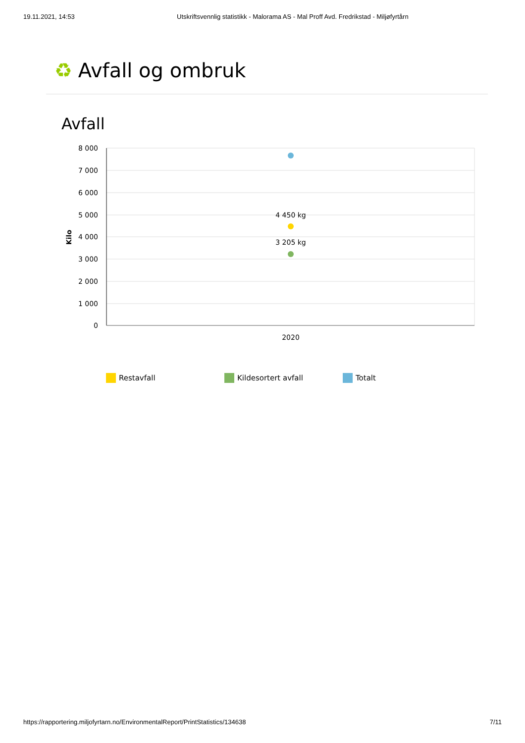19.11.2021, 14:53 Utskriftsvennlig statistikk - Malorama AS - Mal Proff Avd. Fredrikstad - Miljøfyrtårn
♻ Avfall og ombruk
Avfall
8 000
7 000
6 000
5 000
4 000
3 000
2 000
1 000
0
Kilo
4 450 kg
3 205 kg
2020
Restavfall Kildesortert avfall Totalt
https://rapportering.miljofyrtarn.no/EnvironmentalReport/PrintStatistics/134638 7/11